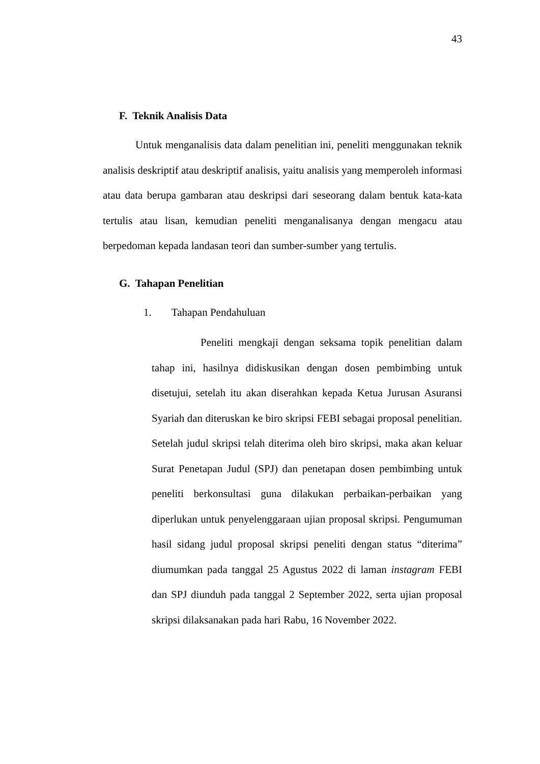43
F. Teknik Analisis Data
Untuk menganalisis data dalam penelitian ini, peneliti menggunakan teknik analisis deskriptif atau deskriptif analisis, yaitu analisis yang memperoleh informasi atau data berupa gambaran atau deskripsi dari seseorang dalam bentuk kata-kata tertulis atau lisan, kemudian peneliti menganalisanya dengan mengacu atau berpedoman kepada landasan teori dan sumber-sumber yang tertulis.
G. Tahapan Penelitian
1. Tahapan Pendahuluan
Peneliti mengkaji dengan seksama topik penelitian dalam tahap ini, hasilnya didiskusikan dengan dosen pembimbing untuk disetujui, setelah itu akan diserahkan kepada Ketua Jurusan Asuransi Syariah dan diteruskan ke biro skripsi FEBI sebagai proposal penelitian. Setelah judul skripsi telah diterima oleh biro skripsi, maka akan keluar Surat Penetapan Judul (SPJ) dan penetapan dosen pembimbing untuk peneliti berkonsultasi guna dilakukan perbaikan-perbaikan yang diperlukan untuk penyelenggaraan ujian proposal skripsi. Pengumuman hasil sidang judul proposal skripsi peneliti dengan status “diterima” diumumkan pada tanggal 25 Agustus 2022 di laman instagram FEBI dan SPJ diunduh pada tanggal 2 September 2022, serta ujian proposal skripsi dilaksanakan pada hari Rabu, 16 November 2022.